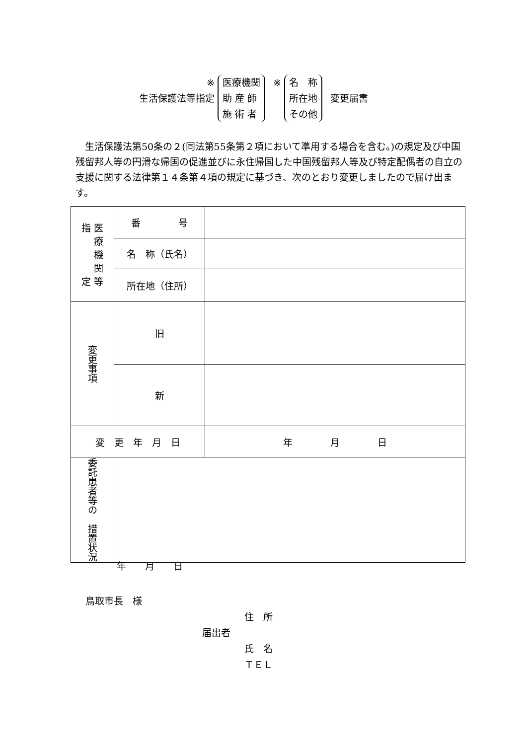※
生活保護法等指定
医療機関
助 産 師
施 術 者
※
名　称
所在地
その他
変更届書
　生活保護法第50条の２(同法第55条第２項において準用する場合を含む。)の規定及び中国残留邦人等の円滑な帰国の促進並びに永住帰国した中国残留邦人等及び特定配偶者の自立の支援に関する法律第１４条第４項の規定に基づき、次のとおり変更しましたので届け出ます。
| 指 医 療 機 関 定 等 | 番 号 | |
| | 名 称（氏名） | |
| | 所在地（住所） | |
| 変更事項 | 旧 | |
| | 新 | |
| 変 更 年 月 日 | | 年 月 日 |
| 委託患者等の 措置状況 | | |
年　　月　　日
鳥取市長　様
住　所
届出者
氏　名
ＴＥＬ